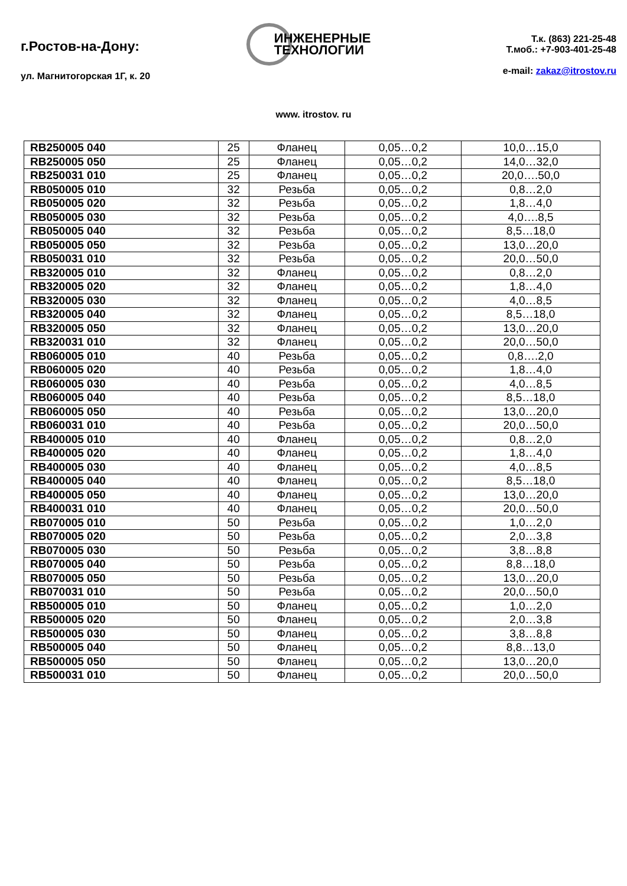г.Ростов-на-Дону:
ул. Магнитогорская 1Г, к. 20
ИНЖЕНЕРНЫЕ
ТЕХНОЛОГИИ
Т.к. (863) 221-25-48
Т.моб.: +7-903-401-25-48
e-mail: zakaz@itrostov.ru
www. itrostov. ru
| RB250005 040 | 25 | Фланец | 0,05…0,2 | 10,0…15,0 |
| RB250005 050 | 25 | Фланец | 0,05…0,2 | 14,0…32,0 |
| RB250031 010 | 25 | Фланец | 0,05…0,2 | 20,0….50,0 |
| RB050005 010 | 32 | Резьба | 0,05…0,2 | 0,8…2,0 |
| RB050005 020 | 32 | Резьба | 0,05…0,2 | 1,8…4,0 |
| RB050005 030 | 32 | Резьба | 0,05…0,2 | 4,0….8,5 |
| RB050005 040 | 32 | Резьба | 0,05…0,2 | 8,5…18,0 |
| RB050005 050 | 32 | Резьба | 0,05…0,2 | 13,0…20,0 |
| RB050031 010 | 32 | Резьба | 0,05…0,2 | 20,0…50,0 |
| RB320005 010 | 32 | Фланец | 0,05…0,2 | 0,8…2,0 |
| RB320005 020 | 32 | Фланец | 0,05…0,2 | 1,8…4,0 |
| RB320005 030 | 32 | Фланец | 0,05…0,2 | 4,0…8,5 |
| RB320005 040 | 32 | Фланец | 0,05…0,2 | 8,5…18,0 |
| RB320005 050 | 32 | Фланец | 0,05…0,2 | 13,0…20,0 |
| RB320031 010 | 32 | Фланец | 0,05…0,2 | 20,0…50,0 |
| RB060005 010 | 40 | Резьба | 0,05…0,2 | 0,8….2,0 |
| RB060005 020 | 40 | Резьба | 0,05…0,2 | 1,8…4,0 |
| RB060005 030 | 40 | Резьба | 0,05…0,2 | 4,0…8,5 |
| RB060005 040 | 40 | Резьба | 0,05…0,2 | 8,5…18,0 |
| RB060005 050 | 40 | Резьба | 0,05…0,2 | 13,0…20,0 |
| RB060031 010 | 40 | Резьба | 0,05…0,2 | 20,0…50,0 |
| RB400005 010 | 40 | Фланец | 0,05…0,2 | 0,8…2,0 |
| RB400005 020 | 40 | Фланец | 0,05…0,2 | 1,8…4,0 |
| RB400005 030 | 40 | Фланец | 0,05…0,2 | 4,0…8,5 |
| RB400005 040 | 40 | Фланец | 0,05…0,2 | 8,5…18,0 |
| RB400005 050 | 40 | Фланец | 0,05…0,2 | 13,0…20,0 |
| RB400031 010 | 40 | Фланец | 0,05…0,2 | 20,0…50,0 |
| RB070005 010 | 50 | Резьба | 0,05…0,2 | 1,0…2,0 |
| RB070005 020 | 50 | Резьба | 0,05…0,2 | 2,0…3,8 |
| RB070005 030 | 50 | Резьба | 0,05…0,2 | 3,8…8,8 |
| RB070005 040 | 50 | Резьба | 0,05…0,2 | 8,8…18,0 |
| RB070005 050 | 50 | Резьба | 0,05…0,2 | 13,0…20,0 |
| RB070031 010 | 50 | Резьба | 0,05…0,2 | 20,0…50,0 |
| RB500005 010 | 50 | Фланец | 0,05…0,2 | 1,0…2,0 |
| RB500005 020 | 50 | Фланец | 0,05…0,2 | 2,0…3,8 |
| RB500005 030 | 50 | Фланец | 0,05…0,2 | 3,8…8,8 |
| RB500005 040 | 50 | Фланец | 0,05…0,2 | 8,8…13,0 |
| RB500005 050 | 50 | Фланец | 0,05…0,2 | 13,0…20,0 |
| RB500031 010 | 50 | Фланец | 0,05…0,2 | 20,0…50,0 |